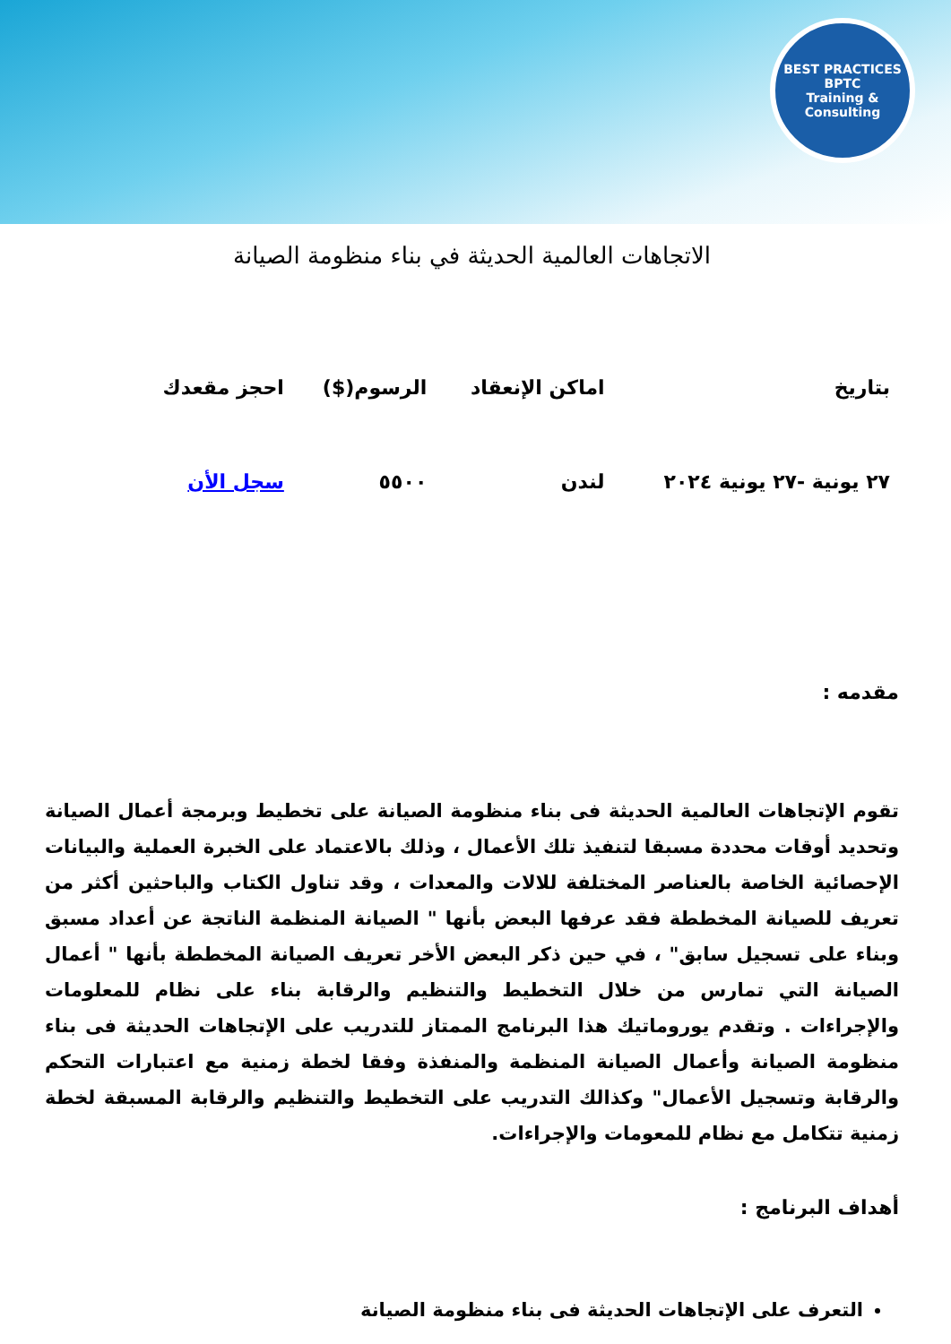BEST PRACTICES
BPTC
Training & Consulting
الاتجاهات العالمية الحديثة في بناء منظومة الصيانة
| بتاريخ | اماكن الإنعقاد | الرسوم($) | احجز مقعدك |
| --- | --- | --- | --- |
| ٢٧ يونية -٢٧ يونية ٢٠٢٤ | لندن | ٥٥٠٠ | سجل الأن |
مقدمه :
تقوم الإتجاهات العالمية الحديثة فى بناء منظومة الصيانة على تخطيط وبرمجة أعمال الصيانة وتحديد أوقات محددة مسبقا لتنفيذ تلك الأعمال ، وذلك بالاعتماد على الخبرة العملية والبيانات الإحصائية الخاصة بالعناصر المختلفة للالات والمعدات ، وقد تناول الكتاب والباحثين أكثر من تعريف للصيانة المخططة فقد عرفها البعض بأنها " الصيانة المنظمة الناتجة عن أعداد مسبق وبناء على تسجيل سابق" ، في حين ذكر البعض الأخر تعريف الصيانة المخططة بأنها " أعمال الصيانة التي تمارس من خلال التخطيط والتنظيم والرقابة بناء على نظام للمعلومات والإجراءات . وتقدم يوروماتيك هذا البرنامج الممتاز للتدريب على الإتجاهات الحديثة فى بناء منظومة الصيانة وأعمال الصيانة المنظمة والمنفذة وفقا لخطة زمنية مع اعتبارات التحكم والرقابة وتسجيل الأعمال" وكذالك التدريب على التخطيط والتنظيم والرقابة المسبقة لخطة زمنية تتكامل مع نظام للمعومات والإجراءات.
أهداف البرنامج :
التعرف على الإتجاهات الحديثة فى بناء منظومة الصيانة